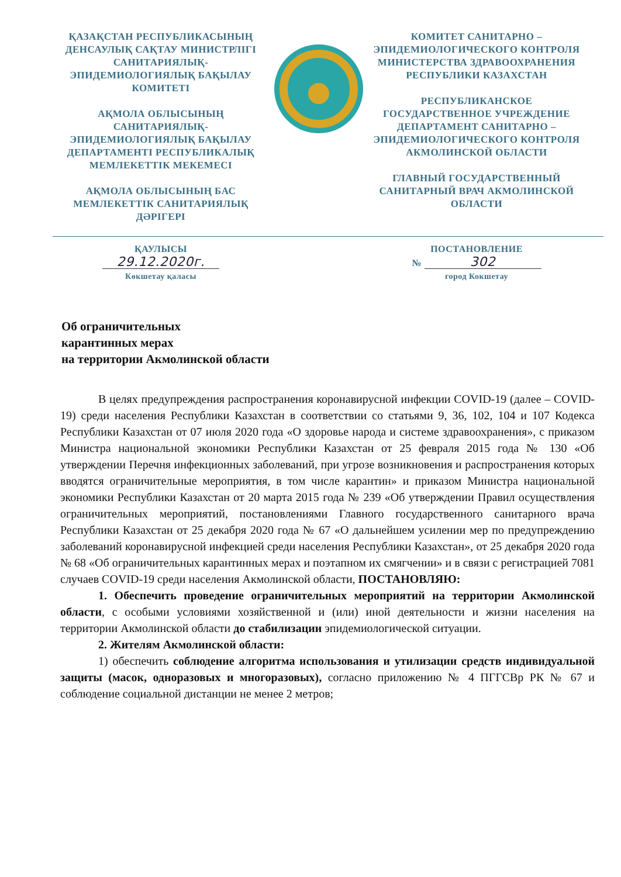ҚАЗАҚСТАН РЕСПУБЛИКАСЫНЫҢ ДЕНСАУЛЫҚ САҚТАУ МИНИСТРЛІГІ САНИТАРИЯЛЫҚ-ЭПИДЕМИОЛОГИЯЛЫҚ БАҚЫЛАУ КОМИТЕТІ
АҚМОЛА ОБЛЫСЫНЫҢ САНИТАРИЯЛЫҚ-ЭПИДЕМИОЛОГИЯЛЫҚ БАҚЫЛАУ ДЕПАРТАМЕНТІ РЕСПУБЛИКАЛЫҚ МЕМЛЕКЕТТІК МЕКЕМЕСІ
АҚМОЛА ОБЛЫСЫНЫҢ БАС МЕМЛЕКЕТТІК САНИТАРИЯЛЫҚ ДӘРІГЕРІ
КОМИТЕТ САНИТАРНО – ЭПИДЕМИОЛОГИЧЕСКОГО КОНТРОЛЯ МИНИСТЕРСТВА ЗДРАВООХРАНЕНИЯ РЕСПУБЛИКИ КАЗАХСТАН
РЕСПУБЛИКАНСКОЕ ГОСУДАРСТВЕННОЕ УЧРЕЖДЕНИЕ ДЕПАРТАМЕНТ САНИТАРНО – ЭПИДЕМИОЛОГИЧЕСКОГО КОНТРОЛЯ АКМОЛИНСКОЙ ОБЛАСТИ
ГЛАВНЫЙ ГОСУДАРСТВЕННЫЙ САНИТАРНЫЙ ВРАЧ АКМОЛИНСКОЙ ОБЛАСТИ
ҚАУЛЫСЫ
29.12.2020г.
Көкшетау қаласы
ПОСТАНОВЛЕНИЕ
№ 302
город Кокшетау
Об ограничительных
карантинных мерах
на территории Акмолинской области
В целях предупреждения распространения коронавирусной инфекции COVID-19 (далее – COVID-19) среди населения Республики Казахстан в соответствии со статьями 9, 36, 102, 104 и 107 Кодекса Республики Казахстан от 07 июля 2020 года «О здоровье народа и системе здравоохранения», с приказом Министра национальной экономики Республики Казахстан от 25 февраля 2015 года № 130 «Об утверждении Перечня инфекционных заболеваний, при угрозе возникновения и распространения которых вводятся ограничительные мероприятия, в том числе карантин» и приказом Министра национальной экономики Республики Казахстан от 20 марта 2015 года № 239 «Об утверждении Правил осуществления ограничительных мероприятий, постановлениями Главного государственного санитарного врача Республики Казахстан от 25 декабря 2020 года № 67 «О дальнейшем усилении мер по предупреждению заболеваний коронавирусной инфекцией среди населения Республики Казахстан», от 25 декабря 2020 года № 68 «Об ограничительных карантинных мерах и поэтапном их смягчении» и в связи с регистрацией 7081 случаев COVID-19 среди населения Акмолинской области, ПОСТАНОВЛЯЮ:
1. Обеспечить проведение ограничительных мероприятий на территории Акмолинской области, с особыми условиями хозяйственной и (или) иной деятельности и жизни населения на территории Акмолинской области до стабилизации эпидемиологической ситуации.
2. Жителям Акмолинской области:
1) обеспечить соблюдение алгоритма использования и утилизации средств индивидуальной защиты (масок, одноразовых и многоразовых), согласно приложению № 4 ПГГСВр РК № 67 и соблюдение социальной дистанции не менее 2 метров;